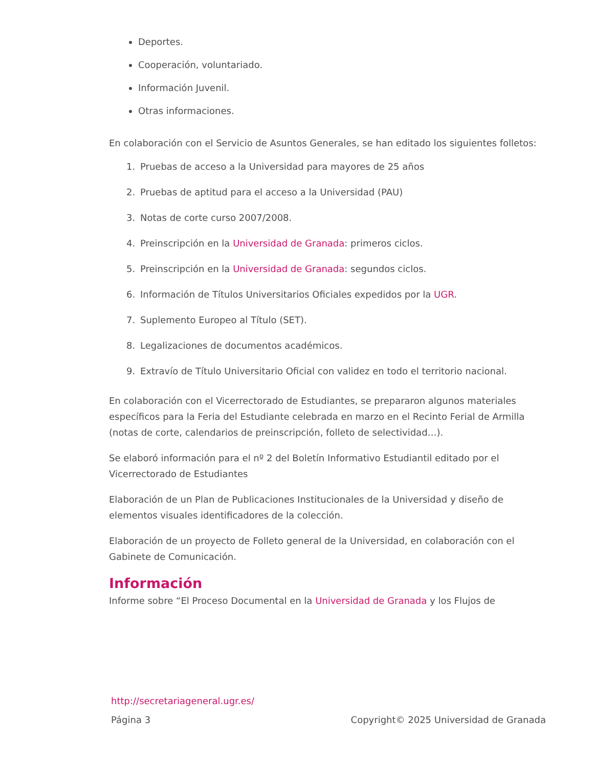Deportes.
Cooperación, voluntariado.
Información Juvenil.
Otras informaciones.
En colaboración con el Servicio de Asuntos Generales, se han editado los siguientes folletos:
1. Pruebas de acceso a la Universidad para mayores de 25 años
2. Pruebas de aptitud para el acceso a la Universidad (PAU)
3. Notas de corte curso 2007/2008.
4. Preinscripción en la Universidad de Granada: primeros ciclos.
5. Preinscripción en la Universidad de Granada: segundos ciclos.
6. Información de Títulos Universitarios Oficiales expedidos por la UGR.
7. Suplemento Europeo al Título (SET).
8. Legalizaciones de documentos académicos.
9. Extravío de Título Universitario Oficial con validez en todo el territorio nacional.
En colaboración con el Vicerrectorado de Estudiantes, se prepararon algunos materiales específicos para la Feria del Estudiante celebrada en marzo en el Recinto Ferial de Armilla (notas de corte, calendarios de preinscripción, folleto de selectividad…).
Se elaboró información para el nº 2 del Boletín Informativo Estudiantil editado por el Vicerrectorado de Estudiantes
Elaboración de un Plan de Publicaciones Institucionales de la Universidad y diseño de elementos visuales identificadores de la colección.
Elaboración de un proyecto de Folleto general de la Universidad, en colaboración con el Gabinete de Comunicación.
Información
Informe sobre “El Proceso Documental en la Universidad de Granada y los Flujos de
http://secretariageneral.ugr.es/
Página 3 Copyright© 2025 Universidad de Granada